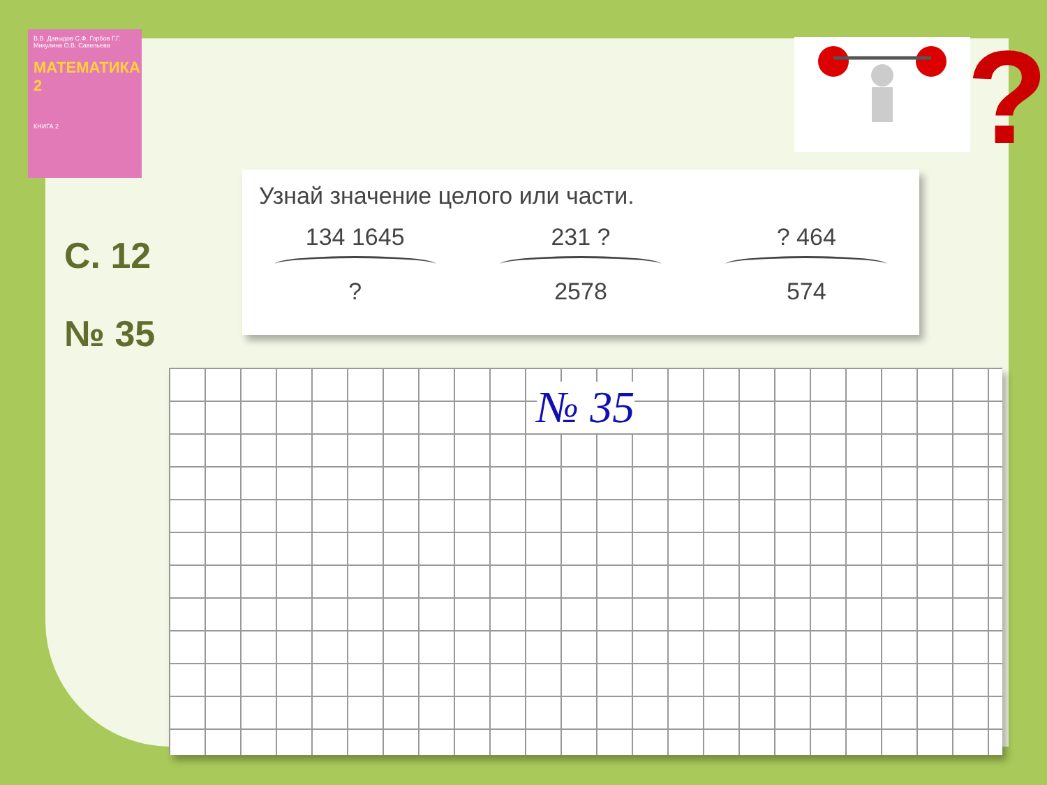В.В. Давыдов С.Ф. Горбов Г.Г. Микулина О.В. Савельева
МАТЕМАТИКА 2
КНИГА 2
С. 12
№ 35
?
Узнай значение целого или части.
134 1645
?
231 ?
2578
? 464
574
№ 35